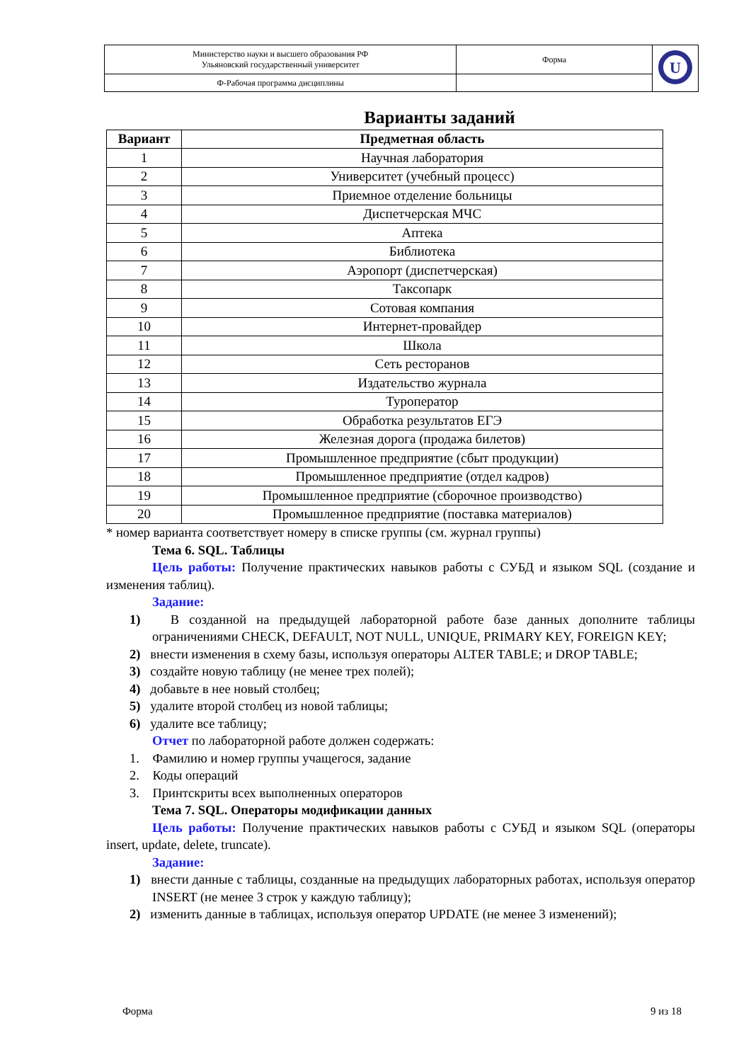| Министерство науки и высшего образования РФ Ульяновский государственный университет | Форма | U |
| Ф-Рабочая программа дисциплины | | |
Варианты заданий
| Вариант | Предметная область |
| --- | --- |
| 1 | Научная лаборатория |
| 2 | Университет (учебный процесс) |
| 3 | Приемное отделение больницы |
| 4 | Диспетчерская МЧС |
| 5 | Аптека |
| 6 | Библиотека |
| 7 | Аэропорт (диспетчерская) |
| 8 | Таксопарк |
| 9 | Сотовая компания |
| 10 | Интернет-провайдер |
| 11 | Школа |
| 12 | Сеть ресторанов |
| 13 | Издательство журнала |
| 14 | Туроператор |
| 15 | Обработка результатов ЕГЭ |
| 16 | Железная дорога (продажа билетов) |
| 17 | Промышленное предприятие (сбыт продукции) |
| 18 | Промышленное предприятие (отдел кадров) |
| 19 | Промышленное предприятие (сборочное производство) |
| 20 | Промышленное предприятие (поставка материалов) |
* номер варианта соответствует номеру в списке группы (см. журнал группы)
Тема 6. SQL. Таблицы
Цель работы: Получение практических навыков работы с СУБД и языком SQL (создание и изменения таблиц).
Задание:
1) В созданной на предыдущей лабораторной работе базе данных дополните таблицы ограничениями CHECK, DEFAULT, NOT NULL, UNIQUE, PRIMARY KEY, FOREIGN KEY;
2) внести изменения в схему базы, используя операторы ALTER TABLE; и DROP TABLE;
3) создайте новую таблицу (не менее трех полей);
4) добавьте в нее новый столбец;
5) удалите второй столбец из новой таблицы;
6) удалите все таблицу;
Отчет по лабораторной работе должен содержать:
1. Фамилию и номер группы учащегося, задание
2. Коды операций
3. Принтскриты всех выполненных операторов
Тема 7. SQL. Операторы модификации данных
Цель работы: Получение практических навыков работы с СУБД и языком SQL (операторы insert, update, delete, truncate).
Задание:
1) внести данные с таблицы, созданные на предыдущих лабораторных работах, используя оператор INSERT (не менее 3 строк у каждую таблицу);
2) изменить данные в таблицах, используя оператор UPDATE (не менее 3 изменений);
Форма 9 из 18